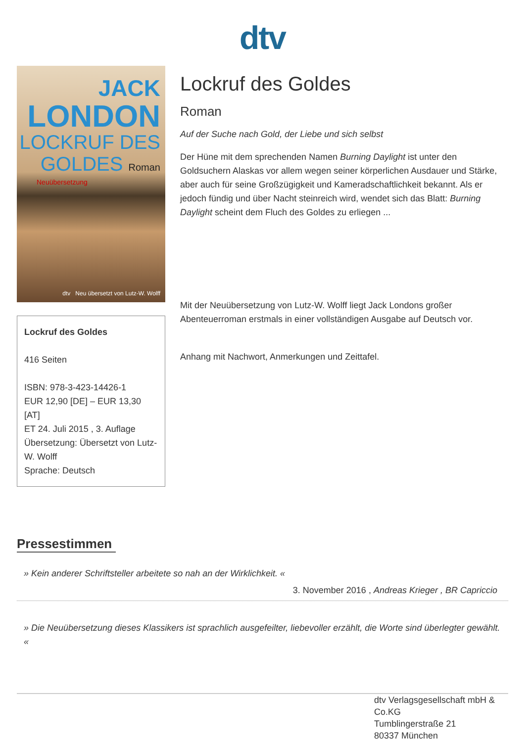dtv
JACK
LONDON
LOCKRUF DES
GOLDES Roman
Neuübersetzung
dtv Neu übersetzt von Lutz-W. Wolff
Lockruf des Goldes
416 Seiten
ISBN: 978-3-423-14426-1
EUR 12,90 [DE] – EUR 13,30 [AT]
ET 24. Juli 2015 , 3. Auflage
Übersetzung: Übersetzt von Lutz-W. Wolff
Sprache: Deutsch
Lockruf des Goldes
Roman
Auf der Suche nach Gold, der Liebe und sich selbst
Der Hüne mit dem sprechenden Namen Burning Daylight ist unter den Goldsuchern Alaskas vor allem wegen seiner körperlichen Ausdauer und Stärke, aber auch für seine Großzügigkeit und Kameradschaftlichkeit bekannt. Als er jedoch fündig und über Nacht steinreich wird, wendet sich das Blatt: Burning Daylight scheint dem Fluch des Goldes zu erliegen ...
Mit der Neuübersetzung von Lutz-W. Wolff liegt Jack Londons großer Abenteuerroman erstmals in einer vollständigen Ausgabe auf Deutsch vor.
Anhang mit Nachwort, Anmerkungen und Zeittafel.
Pressestimmen
» Kein anderer Schriftsteller arbeitete so nah an der Wirklichkeit. «
3. November 2016 , Andreas Krieger , BR Capriccio
» Die Neuübersetzung dieses Klassikers ist sprachlich ausgefeilter, liebevoller erzählt, die Worte sind überlegter gewählt. «
dtv Verlagsgesellschaft mbH & Co.KG
Tumblingerstraße 21
80337 München